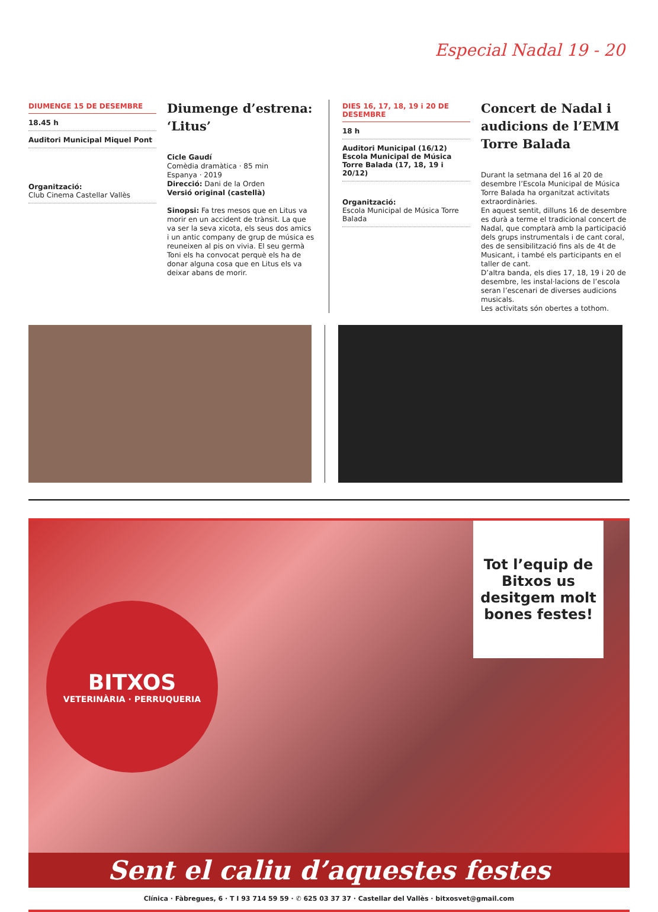Especial Nadal 19 - 20
DIUMENGE 15 DE DESEMBRE
18.45 h
Auditori Municipal Miquel Pont
Organització:
Club Cinema Castellar Vallès
Diumenge d’estrena: ‘Litus’
Cicle Gaudí
Comèdia dramàtica · 85 min
Espanya · 2019
Direcció: Dani de la Orden
Versió original (castellà)
Sinopsi: Fa tres mesos que en Litus va morir en un accident de trànsit. La que va ser la seva xicota, els seus dos amics i un antic company de grup de música es reuneixen al pis on vivia. El seu germà Toni els ha convocat perquè els ha de donar alguna cosa que en Litus els va deixar abans de morir.
DIES 16, 17, 18, 19 i 20 DE DESEMBRE
18 h
Auditori Municipal (16/12)
Escola Municipal de Música Torre Balada (17, 18, 19 i 20/12)
Organització:
Escola Municipal de Música Torre Balada
Concert de Nadal i audicions de l’EMM Torre Balada
Durant la setmana del 16 al 20 de desembre l’Escola Municipal de Música Torre Balada ha organitzat activitats extraordinàries.
En aquest sentit, dilluns 16 de desembre es durà a terme el tradicional concert de Nadal, que comptarà amb la participació dels grups instrumentals i de cant coral, des de sensibilització fins als de 4t de Musicant, i també els participants en el taller de cant.
D’altra banda, els dies 17, 18, 19 i 20 de desembre, les instal·lacions de l’escola seran l’escenari de diverses audicions musicals.
Les activitats són obertes a tothom.
BITXOS
VETERINÀRIA · PERRUQUERIA
Tot l’equip de Bitxos us desitgem molt bones festes!
Sent el caliu d’aquestes festes
Clínica · Fàbregues, 6 · T I 93 714 59 59 · ✆ 625 03 37 37 · Castellar del Vallès · bitxosvet@gmail.com